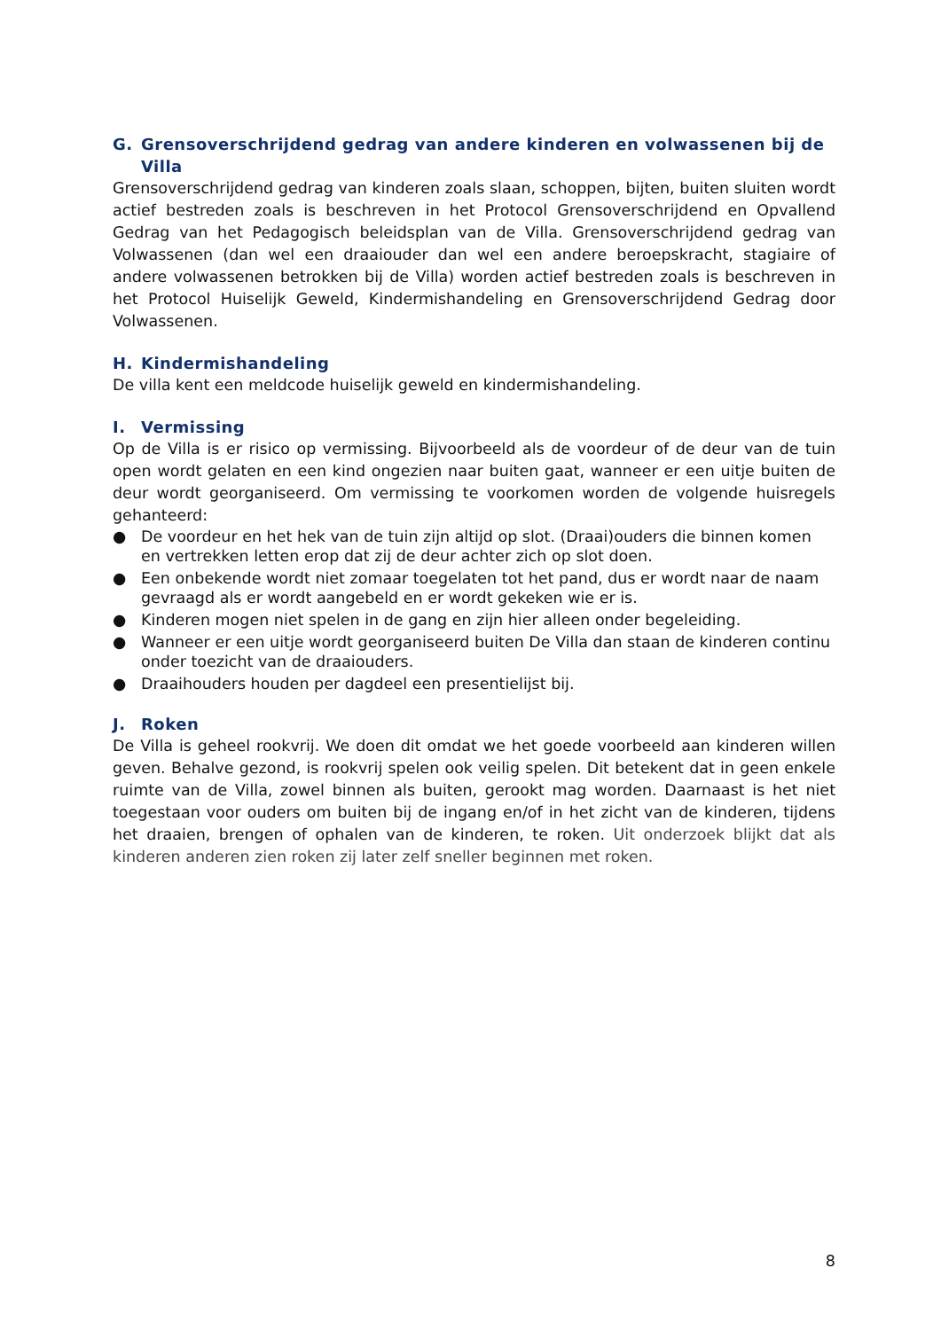G. Grensoverschrijdend gedrag van andere kinderen en volwassenen bij de Villa
Grensoverschrijdend gedrag van kinderen zoals slaan, schoppen, bijten, buiten sluiten wordt actief bestreden zoals is beschreven in het Protocol Grensoverschrijdend en Opvallend Gedrag van het Pedagogisch beleidsplan van de Villa. Grensoverschrijdend gedrag van Volwassenen (dan wel een draaiouder dan wel een andere beroepskracht, stagiaire of andere volwassenen betrokken bij de Villa) worden actief bestreden zoals is beschreven in het Protocol Huiselijk Geweld, Kindermishandeling en Grensoverschrijdend Gedrag door Volwassenen.
H. Kindermishandeling
De villa kent een meldcode huiselijk geweld en kindermishandeling.
I. Vermissing
Op de Villa is er risico op vermissing. Bijvoorbeeld als de voordeur of de deur van de tuin open wordt gelaten en een kind ongezien naar buiten gaat, wanneer er een uitje buiten de deur wordt georganiseerd. Om vermissing te voorkomen worden de volgende huisregels gehanteerd:
● De voordeur en het hek van de tuin zijn altijd op slot. (Draai)ouders die binnen komen en vertrekken letten erop dat zij de deur achter zich op slot doen.
● Een onbekende wordt niet zomaar toegelaten tot het pand, dus er wordt naar de naam gevraagd als er wordt aangebeld en er wordt gekeken wie er is.
● Kinderen mogen niet spelen in de gang en zijn hier alleen onder begeleiding.
● Wanneer er een uitje wordt georganiseerd buiten De Villa dan staan de kinderen continu onder toezicht van de draaiouders.
● Draaihouders houden per dagdeel een presentielijst bij.
J. Roken
De Villa is geheel rookvrij. We doen dit omdat we het goede voorbeeld aan kinderen willen geven. Behalve gezond, is rookvrij spelen ook veilig spelen. Dit betekent dat in geen enkele ruimte van de Villa, zowel binnen als buiten, gerookt mag worden. Daarnaast is het niet toegestaan voor ouders om buiten bij de ingang en/of in het zicht van de kinderen, tijdens het draaien, brengen of ophalen van de kinderen, te roken. Uit onderzoek blijkt dat als kinderen anderen zien roken zij later zelf sneller beginnen met roken.
8